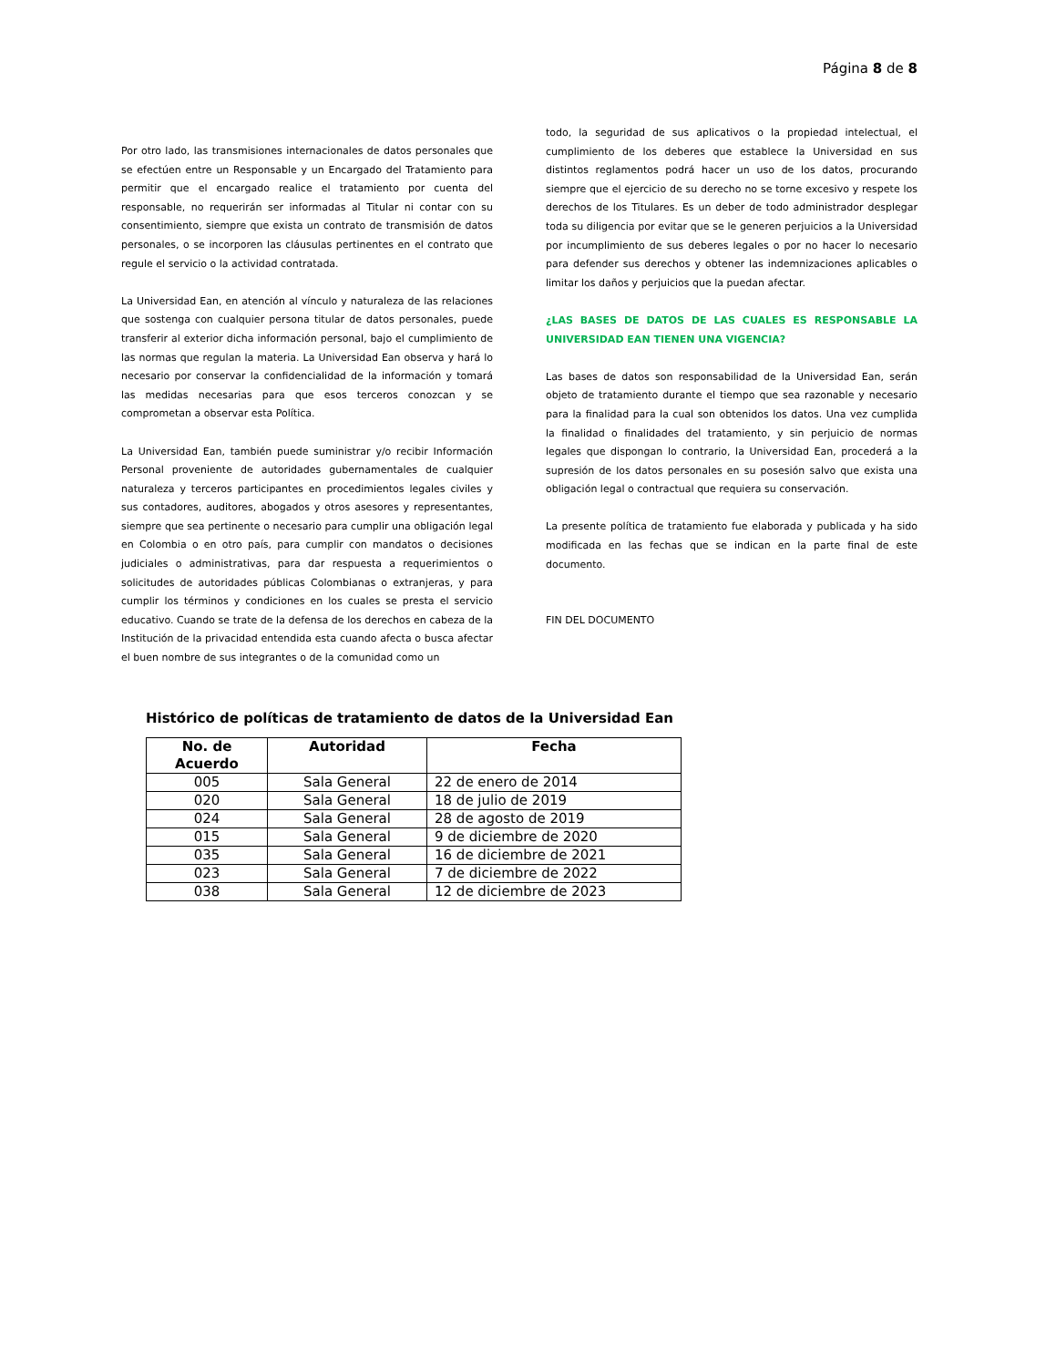Página 8 de 8
Por otro lado, las transmisiones internacionales de datos personales que se efectúen entre un Responsable y un Encargado del Tratamiento para permitir que el encargado realice el tratamiento por cuenta del responsable, no requerirán ser informadas al Titular ni contar con su consentimiento, siempre que exista un contrato de transmisión de datos personales, o se incorporen las cláusulas pertinentes en el contrato que regule el servicio o la actividad contratada.
La Universidad Ean, en atención al vínculo y naturaleza de las relaciones que sostenga con cualquier persona titular de datos personales, puede transferir al exterior dicha información personal, bajo el cumplimiento de las normas que regulan la materia. La Universidad Ean observa y hará lo necesario por conservar la confidencialidad de la información y tomará las medidas necesarias para que esos terceros conozcan y se comprometan a observar esta Política.
La Universidad Ean, también puede suministrar y/o recibir Información Personal proveniente de autoridades gubernamentales de cualquier naturaleza y terceros participantes en procedimientos legales civiles y sus contadores, auditores, abogados y otros asesores y representantes, siempre que sea pertinente o necesario para cumplir una obligación legal en Colombia o en otro país, para cumplir con mandatos o decisiones judiciales o administrativas, para dar respuesta a requerimientos o solicitudes de autoridades públicas Colombianas o extranjeras, y para cumplir los términos y condiciones en los cuales se presta el servicio educativo. Cuando se trate de la defensa de los derechos en cabeza de la Institución de la privacidad entendida esta cuando afecta o busca afectar el buen nombre de sus integrantes o de la comunidad como un
todo, la seguridad de sus aplicativos o la propiedad intelectual, el cumplimiento de los deberes que establece la Universidad en sus distintos reglamentos podrá hacer un uso de los datos, procurando siempre que el ejercicio de su derecho no se torne excesivo y respete los derechos de los Titulares. Es un deber de todo administrador desplegar toda su diligencia por evitar que se le generen perjuicios a la Universidad por incumplimiento de sus deberes legales o por no hacer lo necesario para defender sus derechos y obtener las indemnizaciones aplicables o limitar los daños y perjuicios que la puedan afectar.
¿LAS BASES DE DATOS DE LAS CUALES ES RESPONSABLE LA UNIVERSIDAD EAN TIENEN UNA VIGENCIA?
Las bases de datos son responsabilidad de la Universidad Ean, serán objeto de tratamiento durante el tiempo que sea razonable y necesario para la finalidad para la cual son obtenidos los datos. Una vez cumplida la finalidad o finalidades del tratamiento, y sin perjuicio de normas legales que dispongan lo contrario, la Universidad Ean, procederá a la supresión de los datos personales en su posesión salvo que exista una obligación legal o contractual que requiera su conservación.
La presente política de tratamiento fue elaborada y publicada y ha sido modificada en las fechas que se indican en la parte final de este documento.
FIN DEL DOCUMENTO
Histórico de políticas de tratamiento de datos de la Universidad Ean
| No. de Acuerdo | Autoridad | Fecha |
| --- | --- | --- |
| 005 | Sala General | 22 de enero de 2014 |
| 020 | Sala General | 18 de julio de 2019 |
| 024 | Sala General | 28 de agosto de 2019 |
| 015 | Sala General | 9 de diciembre de 2020 |
| 035 | Sala General | 16 de diciembre de 2021 |
| 023 | Sala General | 7 de diciembre de 2022 |
| 038 | Sala General | 12 de diciembre de 2023 |